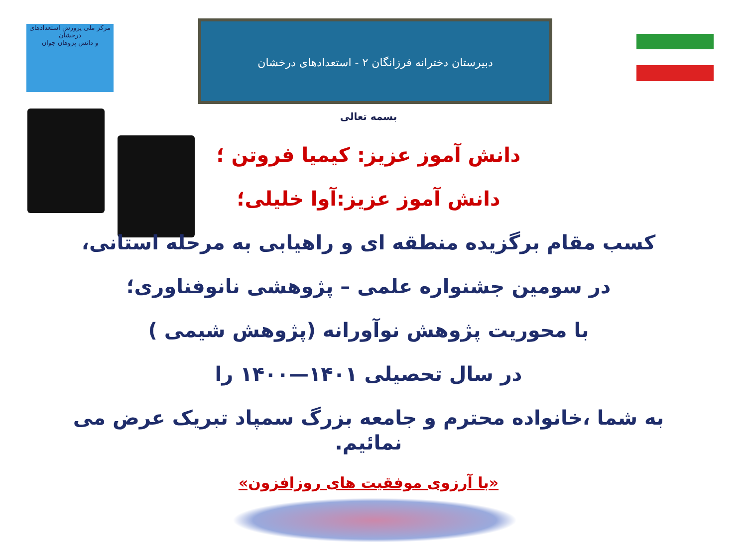مرکز ملی پرورش استعدادهای درخشان
و دانش پژوهان جوان
دبیرستان دخترانه فرزانگان ۲ - استعدادهای درخشان
بسمه تعالی
دانش آموز عزیز: کیمیا فروتن ؛
دانش آموز عزیز:آوا خلیلی؛
کسب مقام برگزیده منطقه ای و راهیابی به مرحله استانی،
در سومین جشنواره علمی – پژوهشی نانوفناوری؛
با محوریت پژوهش نوآورانه (پژوهش شیمی )
در سال تحصیلی ۱۴۰۱—۱۴۰۰ را
به شما ،خانواده محترم و جامعه بزرگ سمپاد تبریک عرض می نمائیم.
«با آرزوی موفقیت های روزافزون»